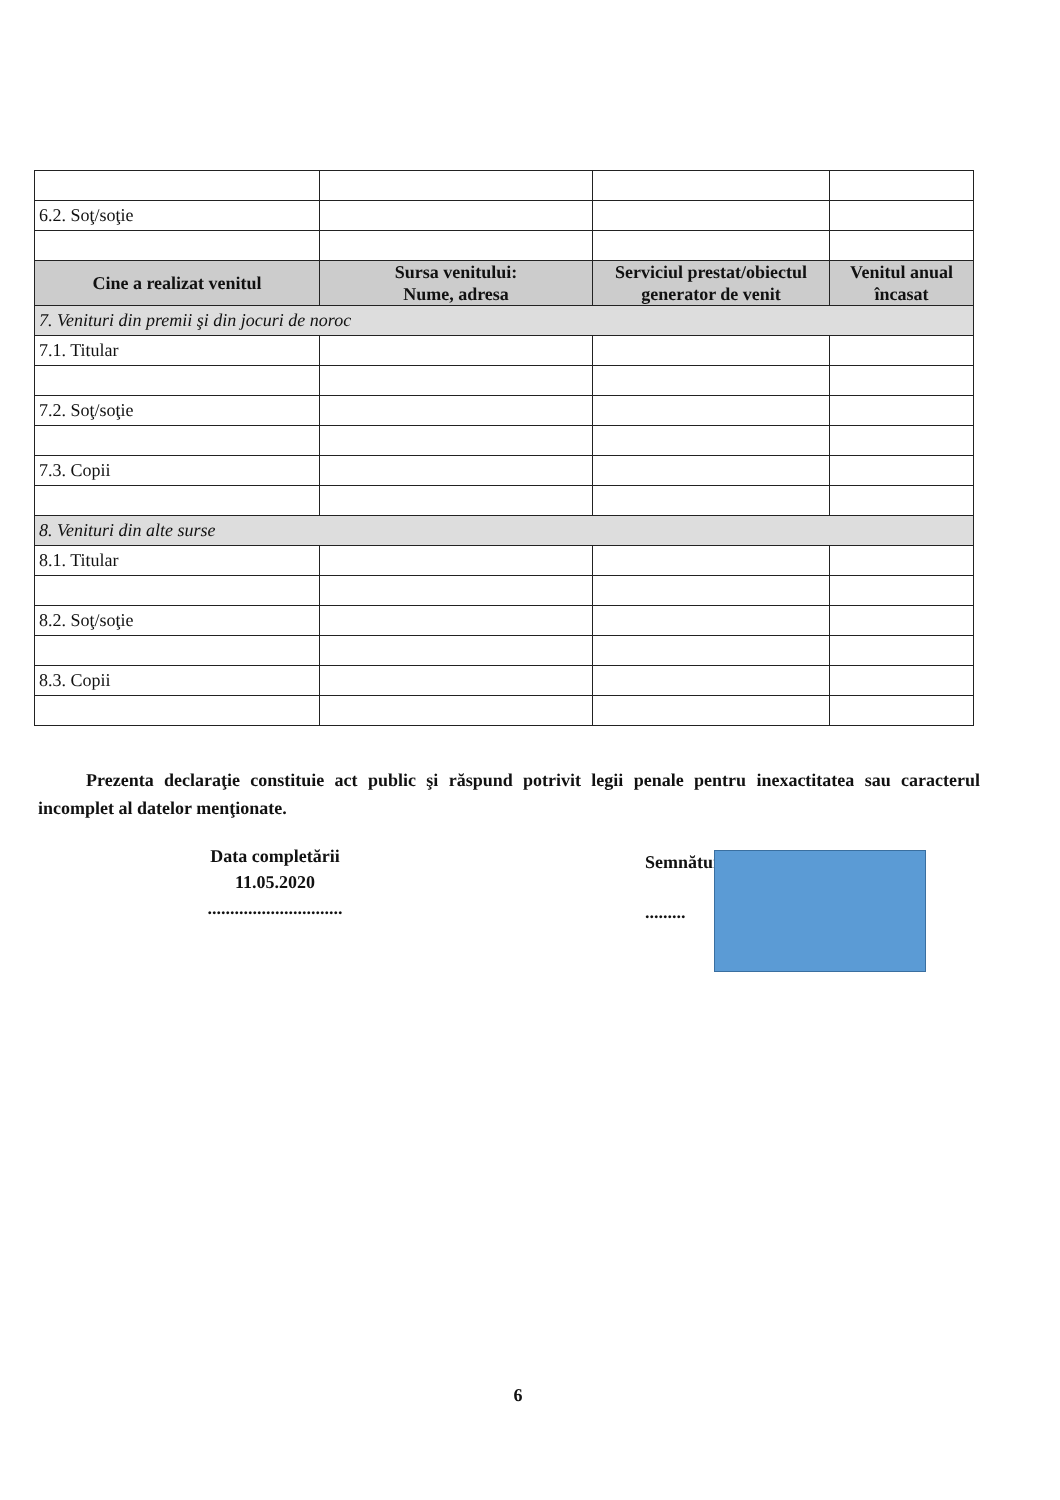| 6.2. Soţ/soţie | | | |
| Cine a realizat venitul | Sursa venitului: Nume, adresa | Serviciul prestat/obiectul generator de venit | Venitul anual încasat |
| 7. Venituri din premii şi din jocuri de noroc | | | |
| 7.1. Titular | | | |
| 7.2. Soţ/soţie | | | |
| 7.3. Copii | | | |
| 8. Venituri din alte surse | | | |
| 8.1. Titular | | | |
| 8.2. Soţ/soţie | | | |
| 8.3. Copii | | | |
Prezenta declaraţie constituie act public şi răspund potrivit legii penale pentru inexactitatea sau caracterul incomplet al datelor menţionate.
Data completării
11.05.2020
..............................
Semnătura
.........
6